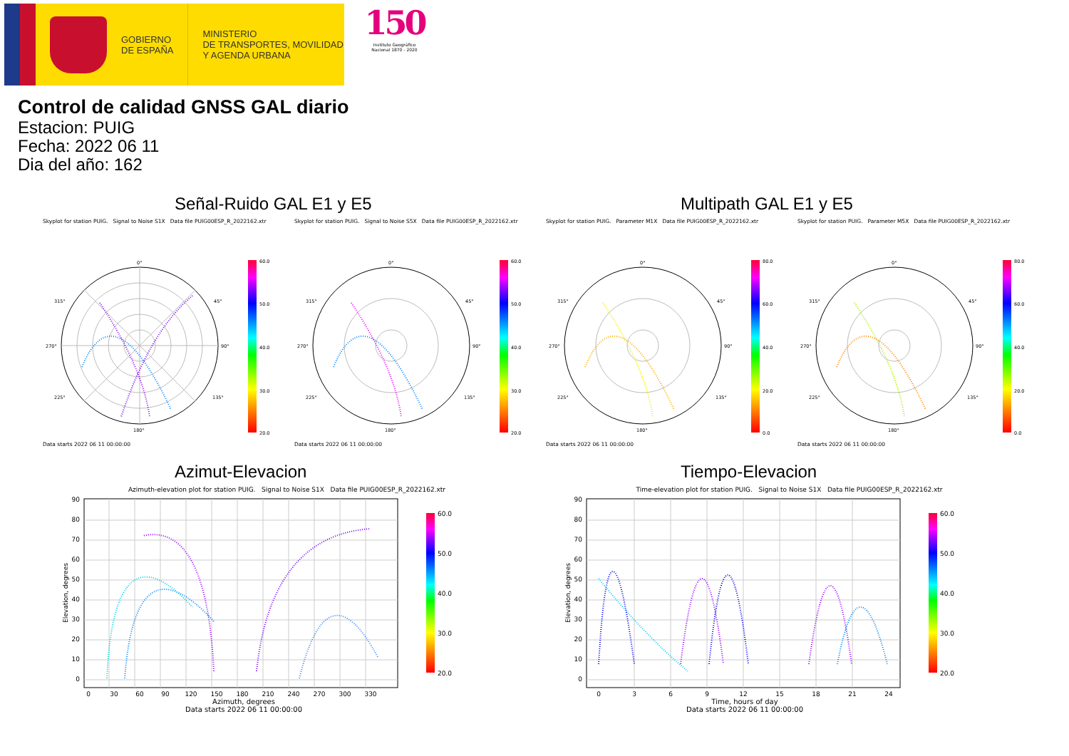GOBIERNO
DE ESPAÑA
MINISTERIO
DE TRANSPORTES, MOVILIDAD
Y AGENDA URBANA
150
Instituto Geográfico
Nacional 1870 - 2020
Control de calidad GNSS GAL diario
Estacion: PUIG
Fecha: 2022 06 11
Dia del año: 162
Señal-Ruido GAL E1 y E5 Multipath GAL E1 y E5
Skyplot for station PUIG. Signal to Noise S1X Data file PUIG00ESP_R_2022162.xtr
0°
45°
90°
135°
180°
225°
270°
315°
60.0
50.0
40.0
30.0
20.0
Data starts 2022 06 11 00:00:00
Skyplot for station PUIG. Signal to Noise S5X Data file PUIG00ESP_R_2022162.xtr
0°
45°
90°
135°
180°
225°
270°
315°
60.0
50.0
40.0
30.0
20.0
Data starts 2022 06 11 00:00:00
Skyplot for station PUIG. Parameter M1X Data file PUIG00ESP_R_2022162.xtr
0°
45°
90°
135°
180°
225°
270°
315°
80.0
60.0
40.0
20.0
0.0
Data starts 2022 06 11 00:00:00
Skyplot for station PUIG. Parameter M5X Data file PUIG00ESP_R_2022162.xtr
0°
45°
90°
135°
180°
225°
270°
315°
80.0
60.0
40.0
20.0
0.0
Data starts 2022 06 11 00:00:00
Azimut-Elevacion
Azimuth-elevation plot for station PUIG. Signal to Noise S1X Data file PUIG00ESP_R_2022162.xtr
90
80
70
60
50
40
30
20
10
0
0
30
60
90
120
150
180
210
240
270
300
330
Azimuth, degrees
Data starts 2022 06 11 00:00:00
Elevation, degrees
60.0
50.0
40.0
30.0
20.0
Tiempo-Elevacion
Time-elevation plot for station PUIG. Signal to Noise S1X Data file PUIG00ESP_R_2022162.xtr
90
80
70
60
50
40
30
20
10
0
0
3
6
9
12
15
18
21
24
Time, hours of day
Data starts 2022 06 11 00:00:00
Elevation, degrees
60.0
50.0
40.0
30.0
20.0